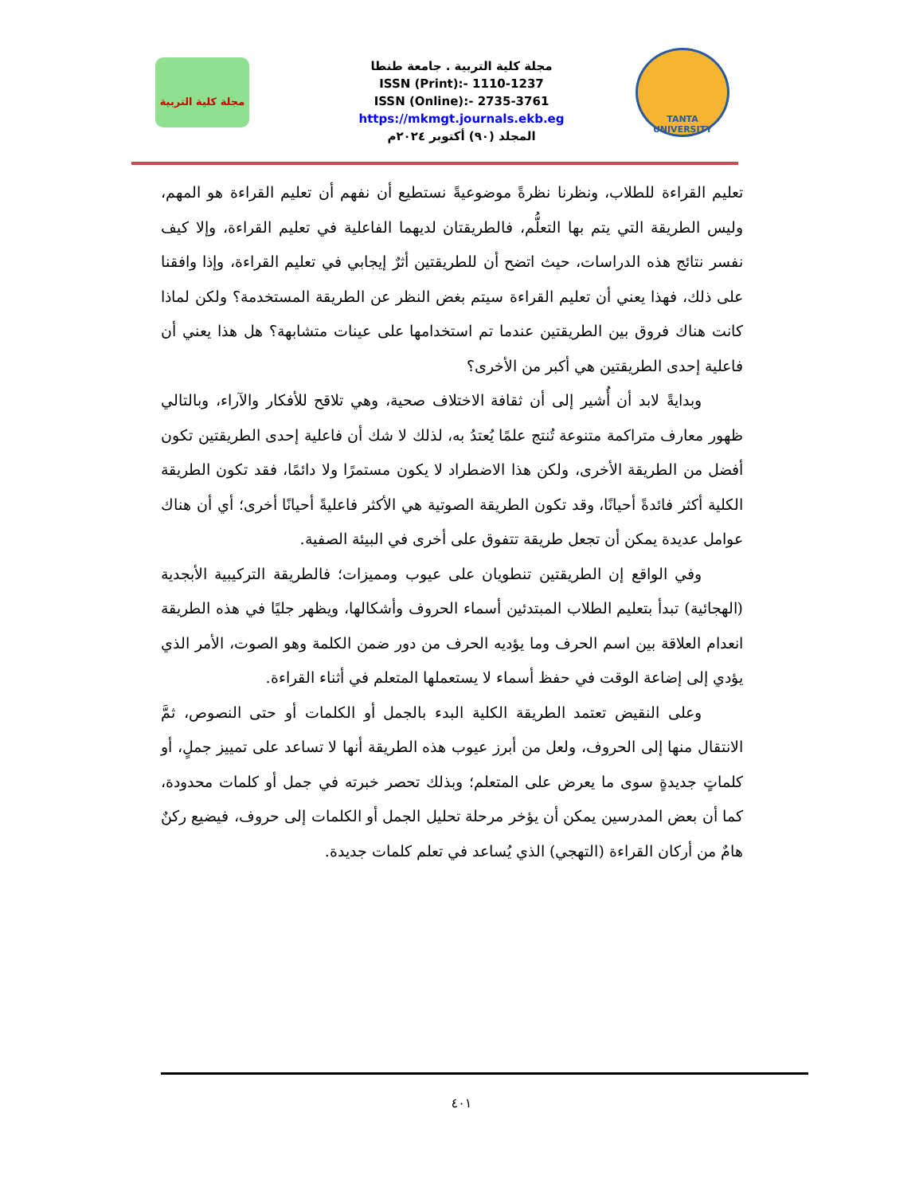مجلة كلية التربية
مجلة كلية التربية . جامعة طنطا
ISSN (Print):- 1110-1237
ISSN (Online):- 2735-3761
https://mkmgt.journals.ekb.eg
المجلد (٩٠) أكتوبر ٢٠٢٤م
TANTA UNIVERSITY
تعليم القراءة للطلاب، ونظرنا نظرةً موضوعيةً نستطيع أن نفهم أن تعليم القراءة هو المهم، وليس الطريقة التي يتم بها التعلُّم، فالطريقتان لديهما الفاعلية في تعليم القراءة، وإلا كيف نفسر نتائج هذه الدراسات، حيث اتضح أن للطريقتين أثرٌ إيجابي في تعليم القراءة، وإذا وافقنا على ذلك، فهذا يعني أن تعليم القراءة سيتم بغض النظر عن الطريقة المستخدمة؟ ولكن لماذا كانت هناك فروق بين الطريقتين عندما تم استخدامها على عينات متشابهة؟ هل هذا يعني أن فاعلية إحدى الطريقتين هي أكبر من الأخرى؟
وبدايةً لابد أن أُشير إلى أن ثقافة الاختلاف صحية، وهي تلاقح للأفكار والآراء، وبالتالي ظهور معارف متراكمة متنوعة تُنتج علمًا يُعتدُ به، لذلك لا شك أن فاعلية إحدى الطريقتين تكون أفضل من الطريقة الأخرى، ولكن هذا الاضطراد لا يكون مستمرًا ولا دائمًا، فقد تكون الطريقة الكلية أكثر فائدةً أحيانًا، وقد تكون الطريقة الصوتية هي الأكثر فاعليةً أحيانًا أخرى؛ أي أن هناك عوامل عديدة يمكن أن تجعل طريقة تتفوق على أخرى في البيئة الصفية.
وفي الواقع إن الطريقتين تنطويان على عيوب ومميزات؛ فالطريقة التركيبية الأبجدية (الهجائية) تبدأ بتعليم الطلاب المبتدئين أسماء الحروف وأشكالها، ويظهر جليًا في هذه الطريقة انعدام العلاقة بين اسم الحرف وما يؤديه الحرف من دور ضمن الكلمة وهو الصوت، الأمر الذي يؤدي إلى إضاعة الوقت في حفظ أسماء لا يستعملها المتعلم في أثناء القراءة.
وعلى النقيض تعتمد الطريقة الكلية البدء بالجمل أو الكلمات أو حتى النصوص، ثمَّ الانتقال منها إلى الحروف، ولعل من أبرز عيوب هذه الطريقة أنها لا تساعد على تمييز جملٍ، أو كلماتٍ جديدةٍ سوى ما يعرض على المتعلم؛ وبذلك تحصر خبرته في جمل أو كلمات محدودة، كما أن بعض المدرسين يمكن أن يؤخر مرحلة تحليل الجمل أو الكلمات إلى حروف، فيضيع ركنٌ هامٌ من أركان القراءة (التهجي) الذي يُساعد في تعلم كلمات جديدة.
٤٠١